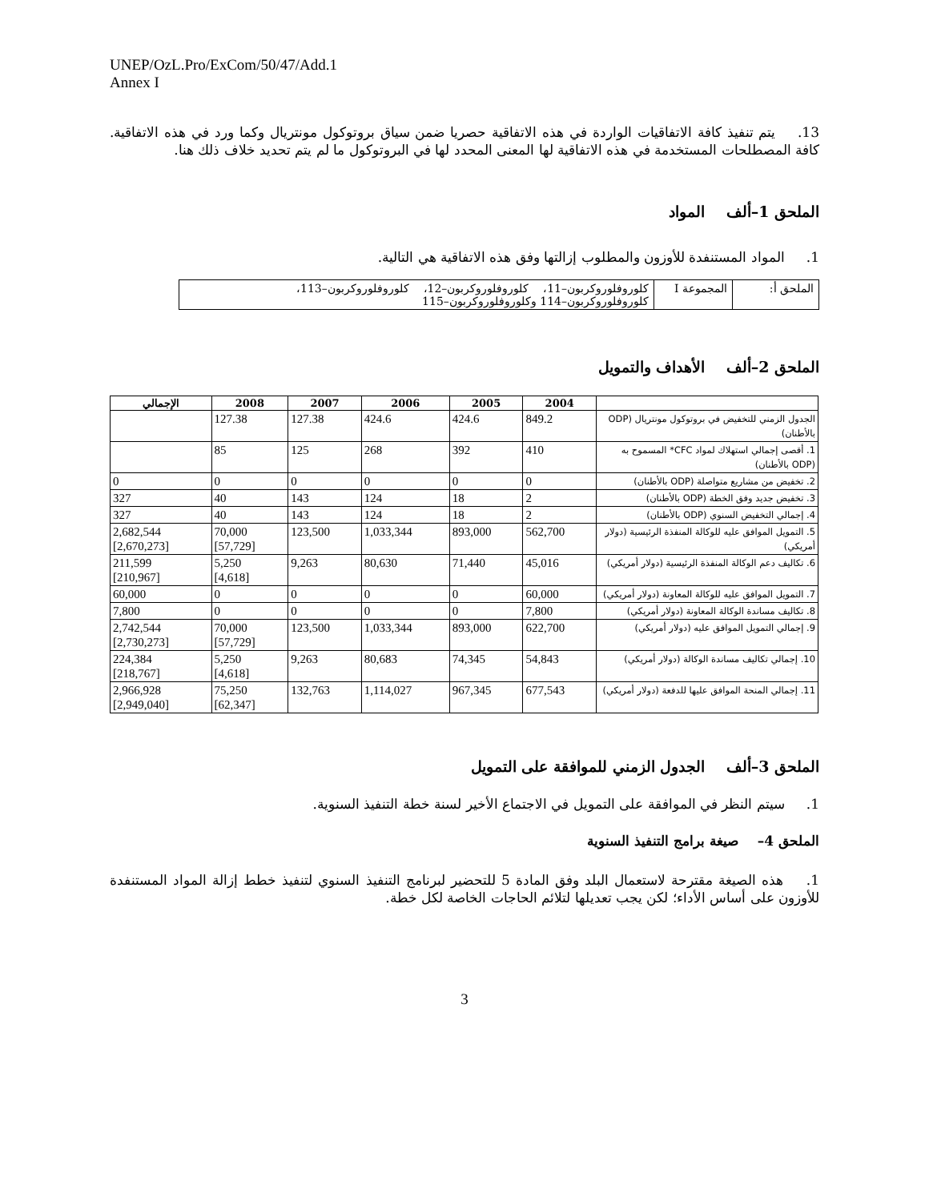UNEP/OzL.Pro/ExCom/50/47/Add.1
Annex I
13. يتم تنفيذ كافة الاتفاقيات الواردة في هذه الاتفاقية حصريا ضمن سياق بروتوكول مونتريال وكما ورد في هذه الاتفاقية. كافة المصطلحات المستخدمة في هذه الاتفاقية لها المعنى المحدد لها في البروتوكول ما لم يتم تحديد خلاف ذلك هنا.
الملحق 1–ألف المواد
1. المواد المستنفدة للأوزون والمطلوب إزالتها وفق هذه الاتفاقية هي التالية.
| الملحق أ: | المجموعة I | كلوروفلوروكربون–11، كلوروفلوروكربون–12، كلوروفلوروكربون–113، كلوروفلوروكربون–114 وكلوروفلوروكربون–115 |
الملحق 2–ألف الأهداف والتمويل
| | 2004 | 2005 | 2006 | 2007 | 2008 | الإجمالي |
| --- | --- | --- | --- | --- | --- | --- |
| الجدول الزمني للتخفيض في بروتوكول مونتريال (ODP بالأطنان) | 849.2 | 424.6 | 424.6 | 127.38 | 127.38 | |
| 1. أقصى إجمالي استهلاك لمواد CFC* المسموح به (ODP بالأطنان) | 410 | 392 | 268 | 125 | 85 | |
| 2. تخفيض من مشاريع متواصلة (ODP بالأطنان) | 0 | 0 | 0 | 0 | 0 | 0 |
| 3. تخفيض جديد وفق الخطة (ODP بالأطنان) | 2 | 18 | 124 | 143 | 40 | 327 |
| 4. إجمالي التخفيض السنوي (ODP بالأطنان) | 2 | 18 | 124 | 143 | 40 | 327 |
| 5. التمويل الموافق عليه للوكالة المنفذة الرئيسية (دولار أمريكي) | 562,700 | 893,000 | 1,033,344 | 123,500 | 70,000 [57,729] | 2,682,544 [2,670,273] |
| 6. تكاليف دعم الوكالة المنفذة الرئيسية (دولار أمريكي) | 45,016 | 71,440 | 80,630 | 9,263 | 5,250 [4,618] | 211,599 [210,967] |
| 7. التمويل الموافق عليه للوكالة المعاونة (دولار أمريكي) | 60,000 | 0 | 0 | 0 | 0 | 60,000 |
| 8. تكاليف مساندة الوكالة المعاونة (دولار أمريكي) | 7,800 | 0 | 0 | 0 | 0 | 7,800 |
| 9. إجمالي التمويل الموافق عليه (دولار أمريكي) | 622,700 | 893,000 | 1,033,344 | 123,500 | 70,000 [57,729] | 2,742,544 [2,730,273] |
| 10. إجمالي تكاليف مساندة الوكالة (دولار أمريكي) | 54,843 | 74,345 | 80,683 | 9,263 | 5,250 [4,618] | 224,384 [218,767] |
| 11. إجمالي المنحة الموافق عليها للدفعة (دولار أمريكي) | 677,543 | 967,345 | 1,114,027 | 132,763 | 75,250 [62,347] | 2,966,928 [2,949,040] |
الملحق 3–ألف الجدول الزمني للموافقة على التمويل
1. سيتم النظر في الموافقة على التمويل في الاجتماع الأخير لسنة خطة التنفيذ السنوية.
الملحق 4– صيغة برامج التنفيذ السنوية
1. هذه الصيغة مقترحة لاستعمال البلد وفق المادة 5 للتحضير لبرنامج التنفيذ السنوي لتنفيذ خطط إزالة المواد المستنفدة للأوزون على أساس الأداء؛ لكن يجب تعديلها لتلائم الحاجات الخاصة لكل خطة.
3